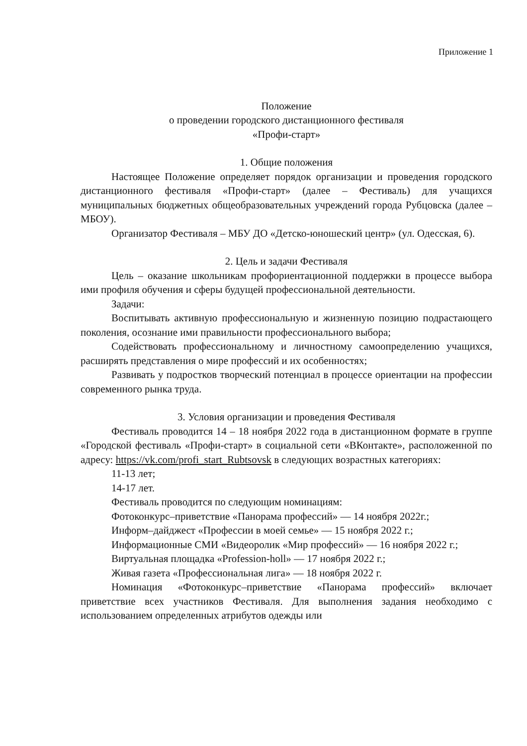Приложение 1
Положение
о проведении городского дистанционного фестиваля
«Профи-старт»
1. Общие положения
Настоящее Положение определяет порядок организации и проведения городского дистанционного фестиваля «Профи-старт» (далее – Фестиваль) для учащихся муниципальных бюджетных общеобразовательных учреждений города Рубцовска (далее – МБОУ).
Организатор Фестиваля – МБУ ДО «Детско-юношеский центр» (ул. Одесская, 6).
2. Цель и задачи Фестиваля
Цель – оказание школьникам профориентационной поддержки в процессе выбора ими профиля обучения и сферы будущей профессиональной деятельности.
Задачи:
Воспитывать активную профессиональную и жизненную позицию подрастающего поколения, осознание ими правильности профессионального выбора;
Содействовать профессиональному и личностному самоопределению учащихся, расширять представления о мире профессий и их особенностях;
Развивать у подростков творческий потенциал в процессе ориентации на профессии современного рынка труда.
3. Условия организации и проведения Фестиваля
Фестиваль проводится 14 – 18 ноября 2022 года в дистанционном формате в группе «Городской фестиваль «Профи-старт» в социальной сети «ВКонтакте», расположенной по адресу: https://vk.com/profi_start_Rubtsovsk в следующих возрастных категориях:
11-13 лет;
14-17 лет.
Фестиваль проводится по следующим номинациям:
Фотоконкурс–приветствие «Панорама профессий» — 14 ноября 2022г.;
Информ–дайджест «Профессии в моей семье» — 15 ноября 2022 г.;
Информационные СМИ «Видеоролик «Мир профессий» — 16 ноября 2022 г.;
Виртуальная площадка «Profession-holl» — 17 ноября 2022 г.;
Живая газета «Профессиональная лига» — 18 ноября 2022 г.
Номинация «Фотоконкурс–приветствие «Панорама профессий» включает приветствие всех участников Фестиваля. Для выполнения задания необходимо с использованием определенных атрибутов одежды или